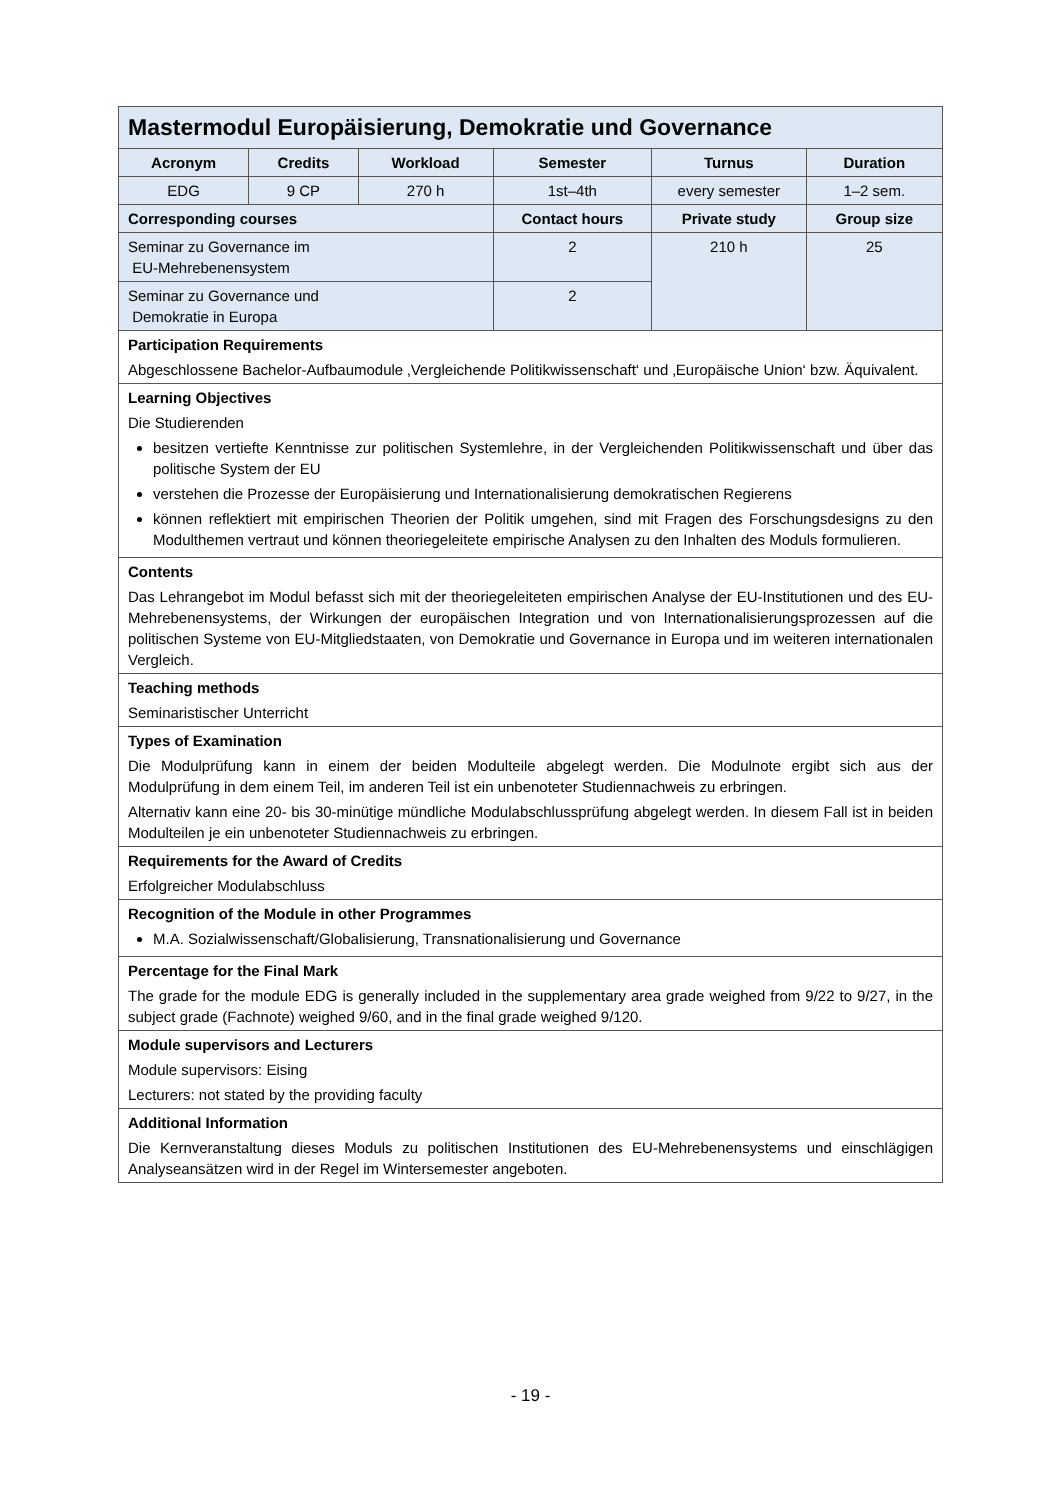| Mastermodul Europäisierung, Demokratie und Governance | | | | | |
| --- | --- | --- | --- | --- | --- |
| Acronym | Credits | Workload | Semester | Turnus | Duration |
| EDG | 9 CP | 270 h | 1st–4th | every semester | 1–2 sem. |
| Corresponding courses | | | Contact hours | Private study | Group size |
| Seminar zu Governance im EU-Mehrebenensystem | | | 2 | 210 h | 25 |
| Seminar zu Governance und Demokratie in Europa | | | 2 | | |
| Participation Requirements Abgeschlossene Bachelor-Aufbaumodule ‚Vergleichende Politikwissenschaft‘ und ‚Europäische Union‘ bzw. Äquivalent. | | | | | |
| Learning Objectives Die Studierenden besitzen vertiefte Kenntnisse zur politischen Systemlehre, in der Vergleichenden Politikwissenschaft und über das politische System der EU verstehen die Prozesse der Europäisierung und Internationalisierung demokratischen Regierens können reflektiert mit empirischen Theorien der Politik umgehen, sind mit Fragen des Forschungsdesigns zu den Modulthemen vertraut und können theoriegeleitete empirische Analysen zu den Inhalten des Moduls formulieren. | | | | | |
| Contents Das Lehrangebot im Modul befasst sich mit der theoriegeleiteten empirischen Analyse der EU-Institutionen und des EU-Mehrebenensystems, der Wirkungen der europäischen Integration und von Internationalisierungsprozessen auf die politischen Systeme von EU-Mitgliedstaaten, von Demokratie und Governance in Europa und im weiteren internationalen Vergleich. | | | | | |
| Teaching methods Seminaristischer Unterricht | | | | | |
| Types of Examination Die Modulprüfung kann in einem der beiden Modulteile abgelegt werden. Die Modulnote ergibt sich aus der Modulprüfung in dem einem Teil, im anderen Teil ist ein unbenoteter Studiennachweis zu erbringen. Alternativ kann eine 20- bis 30-minütige mündliche Modulabschlussprüfung abgelegt werden. In diesem Fall ist in beiden Modulteilen je ein unbenoteter Studiennachweis zu erbringen. | | | | | |
| Requirements for the Award of Credits Erfolgreicher Modulabschluss | | | | | |
| Recognition of the Module in other Programmes M.A. Sozialwissenschaft/Globalisierung, Transnationalisierung und Governance | | | | | |
| Percentage for the Final Mark The grade for the module EDG is generally included in the supplementary area grade weighed from 9/22 to 9/27, in the subject grade (Fachnote) weighed 9/60, and in the final grade weighed 9/120. | | | | | |
| Module supervisors and Lecturers Module supervisors: Eising Lecturers: not stated by the providing faculty | | | | | |
| Additional Information Die Kernveranstaltung dieses Moduls zu politischen Institutionen des EU-Mehrebenensystems und einschlägigen Analyseansätzen wird in der Regel im Wintersemester angeboten. | | | | | |
- 19 -